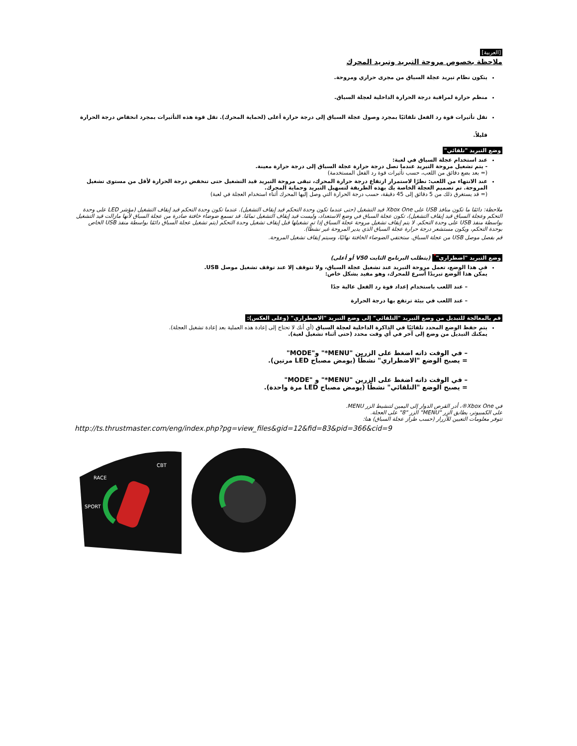[العربية]
ملاحظة بخصوص مروحة التبريد وتبريد المحرك
يتكون نظام تبريد عجلة السباق من مجرى حراري ومروحة.
منظم حرارة لمراقبة درجة الحرارة الداخلية لعجلة السباق.
تقل تأثيرات قوة رد الفعل تلقائيًا بمجرد وصول عجلة السباق إلى درجة حرارة أعلى (لحماية المحرك). تقل قوة هذه التأثيرات بمجرد انخفاض درجة الحرارة قليلاً.
وضع التبريد "تلقائي"
عند استخدام عجلة السباق في لعبة:
- يتم تشغيل مروحة التبريد عندما تصل درجة حرارة عجلة السباق إلى درجة حرارة معينة.
(= بعد بضع دقائق من اللعب، حسب تأثيرات قوة رد الفعل المستخدمة)
عند الانتهاء من اللعب: نظرًا لاستمرار ارتفاع درجة حرارة المحرك، تبقى مروحة التبريد قيد التشغيل حتى تنخفض درجة الحرارة لأقل من مستوى تشغيل المروحة. تم تصميم العجلة الخاصة بك بهذه الطريقة لتسهيل التبريد وحماية المحرك.
(= قد يستغرق ذلك من 5 دقائق إلى 45 دقيقة، حسب درجة الحرارة التي وصل إليها المحرك أثناء استخدام العجلة في لعبة)
ملاحظة: دائمًا ما تكون منافذ USB على Xbox One قيد التشغيل (حتى عندما تكون وحدة التحكم قيد إيقاف التشغيل). عندما تكون وحدة التحكم قيد إيقاف التشغيل (مؤشر LED على وحدة التحكم وعجلة السباق قيد إيقاف التشغيل)، تكون عجلة السباق في وضع الاستعداد، وليست قيد إيقاف التشغيل تمامًا. قد تسمع ضوضاء خافتة صادرة من عجلة السباق لأنها مازالت قيد التشغيل بواسطة منفذ USB على وحدة التحكم. لا يتم إيقاف تشغيل مروحة عجلة السباق إذا تم تشغيلها قبل إيقاف تشغيل وحدة التحكم (يتم تشغيل عجلة السباق دائمًا بواسطة منفذ USB الخاص بوحدة التحكم، ويكون مستشعر درجة حرارة عجلة السباق الذي يدير المروحة غير نشطًا).
قم بفصل موصل USB من عجلة السباق. ستختفي الضوضاء الخافتة نهائيًا، وسيتم إيقاف تشغيل المروحة.
وضع التبريد "اضطراري"<sup>*</sup> (يتطلب البرنامج الثابت V50 أو أعلى)
في هذا الوضع، تعمل مروحة التبريد عند تشغيل عجلة السباق، ولا تتوقف إلا عند توقف تشغيل موصل USB.
يمكن هذا الوضع تبريدًا أسرع للمحرك، وهو مفيد بشكل خاص:
– عند اللعب باستخدام إعداد قوة رد الفعل عالية جدًا
– عند اللعب في بيئة ترتفع بها درجة الحرارة
قم بالمعالجة للتبديل من وضع التبريد "التلقائي" إلى وضع التبريد "الاضطراري" (وعلى العكس):
يتم حفظ الوضع المحدد تلقائيًا في الذاكرة الداخلية لعجلة السباق (أي أنك لا تحتاج إلى إعادة هذه العملية بعد إعادة تشغيل العجلة).
يمكنك التبديل من وضع إلى آخر في أي وقت محدد (حتى أثناء تشغيل لعبة).
– في الوقت ذاته اضغط على الزرين "MENU*" و"MODE"
= يصبح الوضع "الاضطراري" نشطًا (يومض مصباح LED مرتين).
– في الوقت ذاته اضغط على الزرين "MENU*" و "MODE"
= يصبح الوضع "التلقائي" نشطًا (يومض مصباح LED مرة واحدة).
في Xbox One®، أدر القرص الدوار إلى اليمين لتنشيط الزر MENU.
على الكمبيوتر، يطابق الزر "MENU" الزر "8" على العجلة.
تتوفر معلومات التعيين للأزرار (حسب طراز عجلة السباق) هنا:
http://ts.thrustmaster.com/eng/index.php?pg=view_files&gid=12&fid=83&pid=366&cid=9
RACE
SPORT
CBT